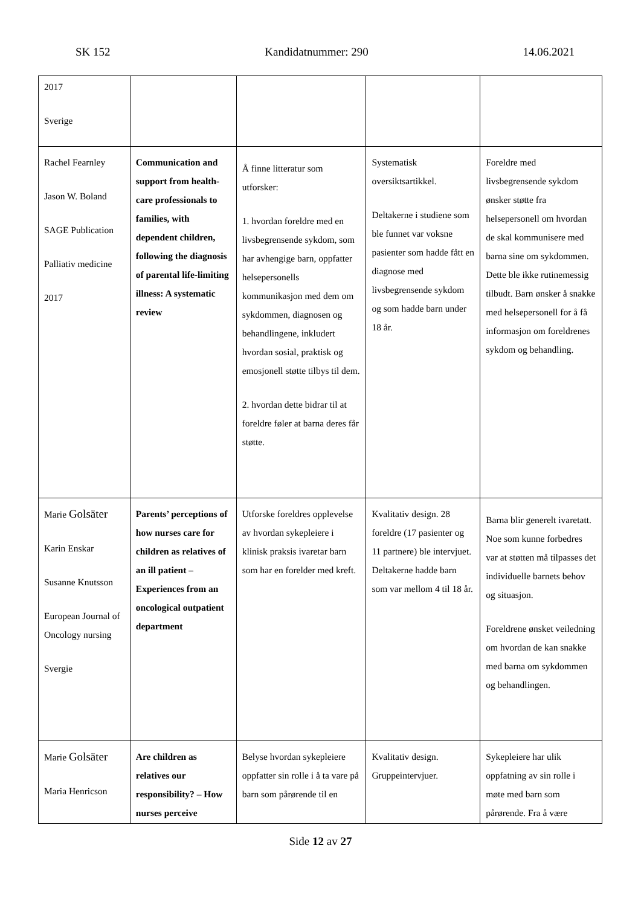SK 152 Kandidatnummer: 290 14.06.2021
| 2017 Sverige | | | | |
| Rachel Fearnley Jason W. Boland SAGE Publication Palliativ medicine 2017 | Communication and support from health-care professionals to families, with dependent children, following the diagnosis of parental life-limiting illness: A systematic review | Å finne litteratur som utforsker: 1. hvordan foreldre med en livsbegrensende sykdom, som har avhengige barn, oppfatter helsepersonells kommunikasjon med dem om sykdommen, diagnosen og behandlingene, inkludert hvordan sosial, praktisk og emosjonell støtte tilbys til dem. 2. hvordan dette bidrar til at foreldre føler at barna deres får støtte. | Systematisk oversiktsartikkel. Deltakerne i studiene som ble funnet var voksne pasienter som hadde fått en diagnose med livsbegrensende sykdom og som hadde barn under 18 år. | Foreldre med livsbegrensende sykdom ønsker støtte fra helsepersonell om hvordan de skal kommunisere med barna sine om sykdommen. Dette ble ikke rutinemessig tilbudt. Barn ønsker å snakke med helsepersonell for å få informasjon om foreldrenes sykdom og behandling. |
| Marie Golsäter Karin Enskar Susanne Knutsson European Journal of Oncology nursing Svergie | Parents’ perceptions of how nurses care for children as relatives of an ill patient – Experiences from an oncological outpatient department | Utforske foreldres opplevelse av hvordan sykepleiere i klinisk praksis ivaretar barn som har en forelder med kreft. | Kvalitativ design. 28 foreldre (17 pasienter og 11 partnere) ble intervjuet. Deltakerne hadde barn som var mellom 4 til 18 år. | Barna blir generelt ivaretatt. Noe som kunne forbedres var at støtten må tilpasses det individuelle barnets behov og situasjon. Foreldrene ønsket veiledning om hvordan de kan snakke med barna om sykdommen og behandlingen. |
| Marie Golsäter Maria Henricson | Are children as relatives our responsibility? – How nurses perceive | Belyse hvordan sykepleiere oppfatter sin rolle i å ta vare på barn som pårørende til en | Kvalitativ design. Gruppeintervjuer. | Sykepleiere har ulik oppfatning av sin rolle i møte med barn som pårørende. Fra å være |
Side 12 av 27